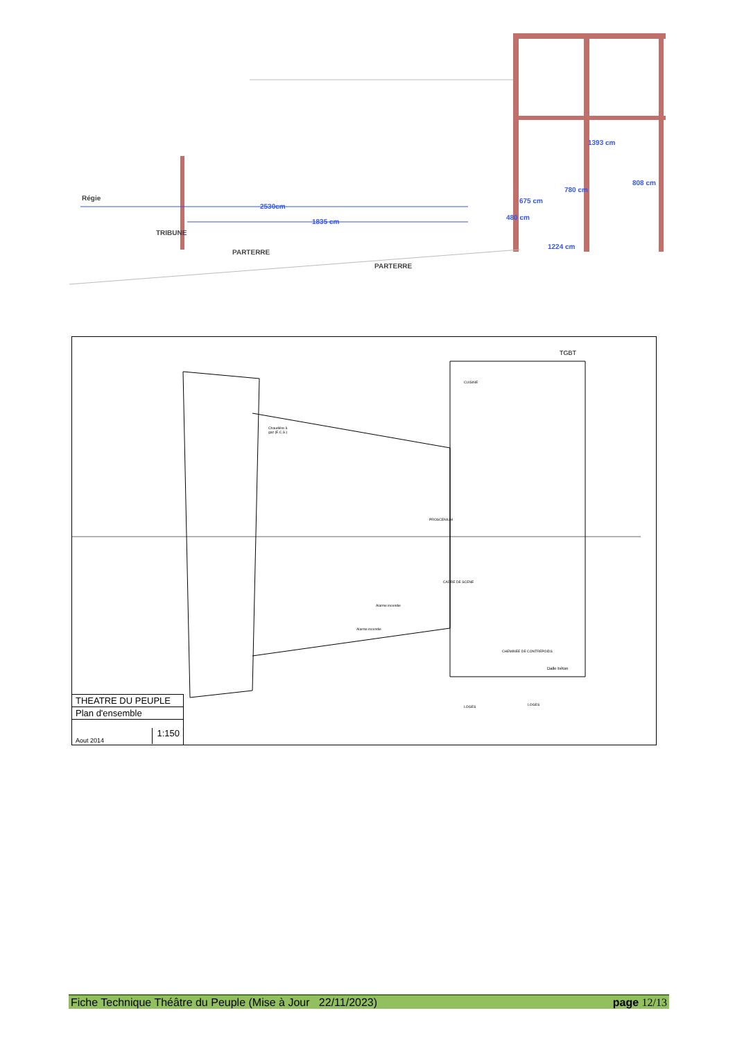Régie
2530cm
1835 cm
TRIBUNE
PARTERRE
PARTERRE
1393 cm
780 cm
808 cm
675 cm
480 cm
1224 cm
TGBT
CUISINE
Chaudière à
gaz (E.C.S.)
CADRE DE SCENE
PROSCENIUM
Alarme incendie
Alarme incendie
CHEMINEE DE CONTREPOIDS
Dalle béton
LOGES
LOGES
THEATRE DU PEUPLE
Plan d'ensemble
Aout 2014 1:150
Fiche Technique Théâtre du Peuple (Mise à Jour 22/11/2023) page 12/13